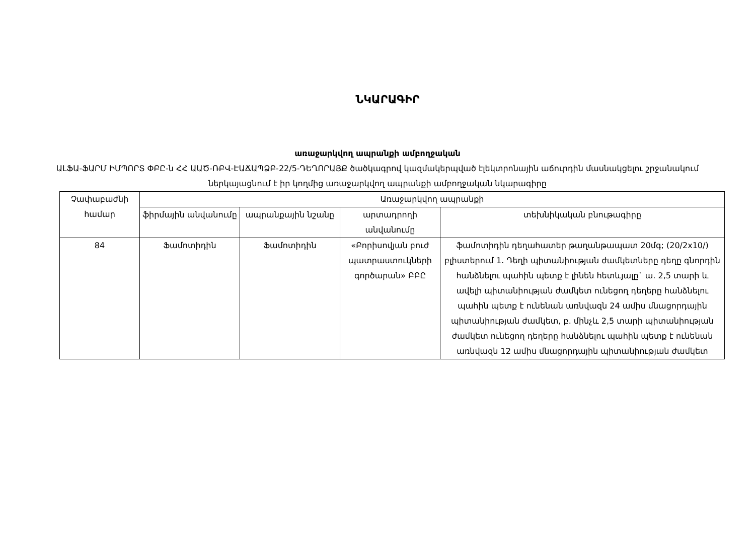ՆԿԱՐԱԳԻՐ
առաջարկվող ապրանքի ամբողջական
ԱԼՖԱ-ՖԱՐՄ ԻՄՊՈՐՏ ՓԲԸ-ն ՀՀ ԱԱԾ-ՌԲՎ-ԷԱՃԱՊՁԲ-22/5-ԴԵՂՈՐԱՅՔ ծածկագրով կազմակերպված էլեկտրոնային աճուրդին մասնակցելու շրջանակում ներկայացնում է իր կողմից առաջարկվող ապրանքի ամբողջական նկարագիրը
| Չափաբաժնի համար | Առաջարկվող ապրանքի | | | |
| --- | --- | --- | --- | --- |
| | ֆիրմային անվանումը | ապրանքային նշանը | արտադրողի անվանումը | տեխնիկական բնութագիրը |
| 84 | Ֆամոտիդին | Ֆամոտիդին | «Բորիսովյան բուժ պատրաստուկների գործարան» ԲԲԸ | ֆամոտիդին դեղահատեր թաղանթապատ 20մգ; (20/2x10/) բլիստերում 1. Դեղի պիտանիության ժամկետները դեղը գնորդին հանձնելու պահին պետք է լինեն հետևյալը` ա. 2,5 տարի և ավելի պիտանիության ժամկետ ունեցող դեղերը հանձնելու պահին պետք է ունենան առնվազն 24 ամիս մնացորդային պիտանիության ժամկետ, բ. մինչև 2,5 տարի պիտանիության ժամկետ ունեցող դեղերը հանձնելու պահին պետք է ունենան առնվազն 12 ամիս մնացորդային պիտանիության ժամկետ |